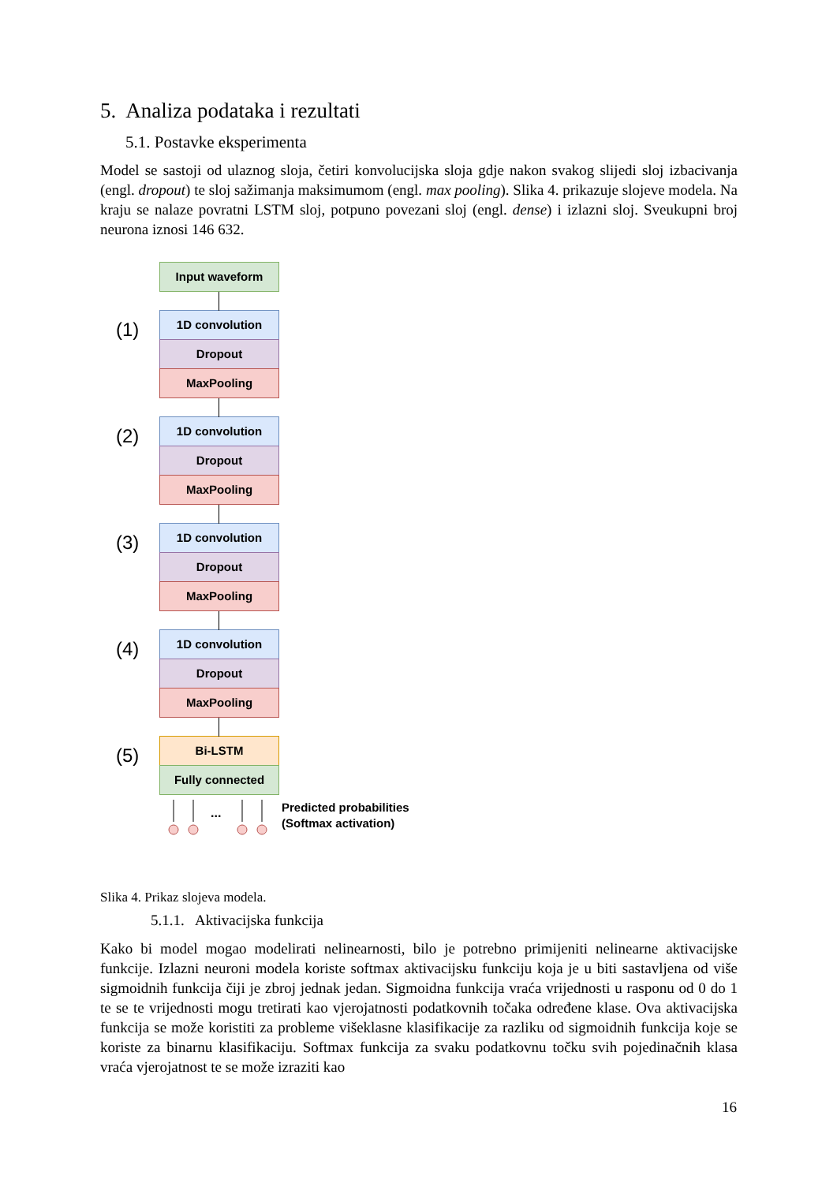5. Analiza podataka i rezultati
5.1. Postavke eksperimenta
Model se sastoji od ulaznog sloja, četiri konvolucijska sloja gdje nakon svakog slijedi sloj izbacivanja (engl. dropout) te sloj sažimanja maksimumom (engl. max pooling). Slika 4. prikazuje slojeve modela. Na kraju se nalaze povratni LSTM sloj, potpuno povezani sloj (engl. dense) i izlazni sloj. Sveukupni broj neurona iznosi 146 632.
Input waveform
(1)
1D convolution
Dropout
MaxPooling
(2)
1D convolution
Dropout
MaxPooling
(3)
1D convolution
Dropout
MaxPooling
(4)
1D convolution
Dropout
MaxPooling
(5)
Bi-LSTM
Fully connected
...
Predicted probabilities
(Softmax activation)
Slika 4. Prikaz slojeva modela.
5.1.1. Aktivacijska funkcija
Kako bi model mogao modelirati nelinearnosti, bilo je potrebno primijeniti nelinearne aktivacijske funkcije. Izlazni neuroni modela koriste softmax aktivacijsku funkciju koja je u biti sastavljena od više sigmoidnih funkcija čiji je zbroj jednak jedan. Sigmoidna funkcija vraća vrijednosti u rasponu od 0 do 1 te se te vrijednosti mogu tretirati kao vjerojatnosti podatkovnih točaka određene klase. Ova aktivacijska funkcija se može koristiti za probleme višeklasne klasifikacije za razliku od sigmoidnih funkcija koje se koriste za binarnu klasifikaciju. Softmax funkcija za svaku podatkovnu točku svih pojedinačnih klasa vraća vjerojatnost te se može izraziti kao
16